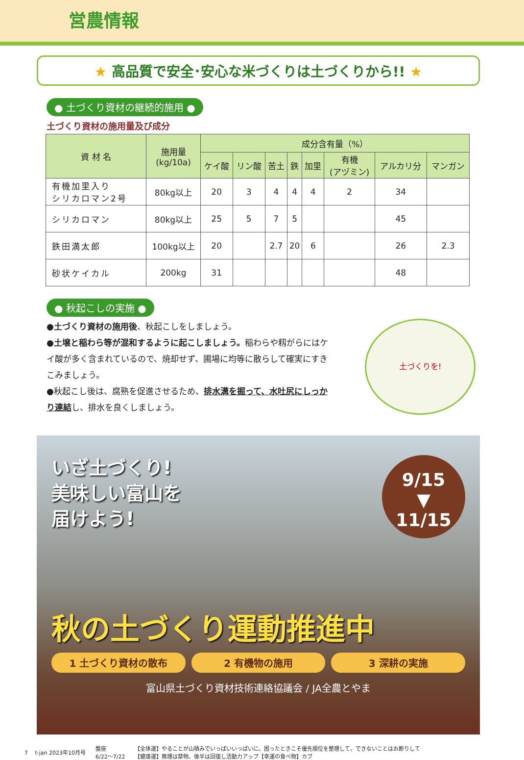営農情報
★ 高品質で安全･安心な米づくりは土づくりから!! ★
● 土づくり資材の継続的施用 ●
土づくり資材の施用量及び成分
| 資 材 名 | 施用量 (kg/10a) | 成分含有量（%） | | | | | | | |
| --- | --- | --- | --- | --- | --- | --- | --- | --- | --- |
| | | ケイ酸 | リン酸 | 苦土 | 鉄 | 加里 | 有機 (アヅミン) | アルカリ分 | マンガン |
| 有機加里入り シリカロマン2号 | 80kg以上 | 20 | 3 | 4 | 4 | 4 | 2 | 34 | |
| シリカロマン | 80kg以上 | 25 | 5 | 7 | 5 | | | 45 | |
| 鉄田満太郎 | 100kg以上 | 20 | | 2.7 | 20 | 6 | | 26 | 2.3 |
| 砂状ケイカル | 200kg | 31 | | | | | | 48 | |
● 秋起こしの実施 ●
●土づくり資材の施用後、秋起こしをしましょう。
●土壌と稲わら等が混和するように起こしましょう。稲わらや籾がらにはケイ酸が多く含まれているので、焼却せず、圃場に均等に散らして確実にすきこみましょう。
●秋起こし後は、腐熟を促進させるため、排水溝を掘って、水吐尻にしっかり連結し、排水を良くしましょう。
土づくりを!
9/15
▼
11/15
いざ土づくり!
美味しい富山を
届けよう!
秋の土づくり運動推進中
1 土づくり資材の散布 2 有機物の施用 3 深耕の実施
富山県土づくり資材技術連絡協議会 / JA全農とやま
7 　t-jan 2023年10月号 蟹座
6/22～7/22 【全体運】やることが山積みでいっぱいいっぱいに。困ったときこそ優先順位を整理して。できないことはお断りして
【健康運】無理は禁物。後半は回復し活動力アップ【幸運の食べ物】カブ